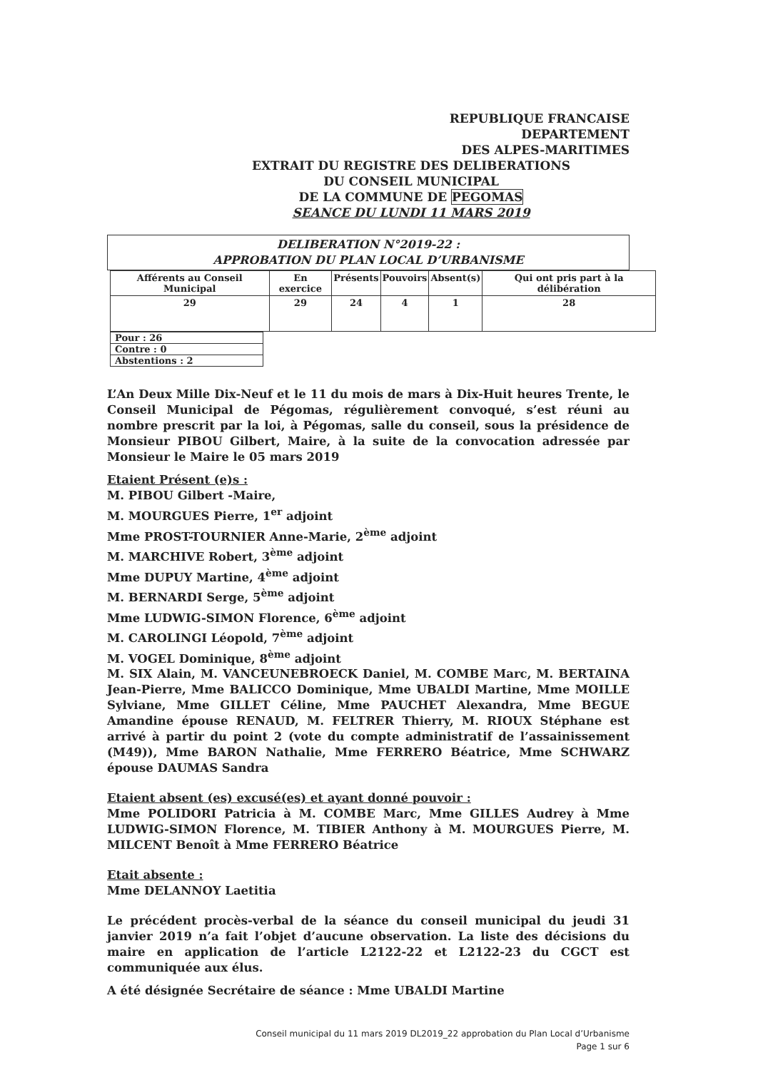REPUBLIQUE FRANCAISE
DEPARTEMENT
DES ALPES-MARITIMES
EXTRAIT DU REGISTRE DES DELIBERATIONS
DU CONSEIL MUNICIPAL
DE LA COMMUNE DE PEGOMAS
SEANCE DU LUNDI 11 MARS 2019
DELIBERATION N°2019-22 :
APPROBATION DU PLAN LOCAL D’URBANISME
| Afférents au Conseil Municipal | En exercice | Présents | Pouvoirs | Absent(s) | Qui ont pris part à la délibération |
| --- | --- | --- | --- | --- | --- |
| 29 | 29 | 24 | 4 | 1 | 28 |
| Pour : 26 |
| Contre : 0 |
| Abstentions : 2 |
L’An Deux Mille Dix-Neuf et le 11 du mois de mars à Dix-Huit heures Trente, le Conseil Municipal de Pégomas, régulièrement convoqué, s’est réuni au nombre prescrit par la loi, à Pégomas, salle du conseil, sous la présidence de Monsieur PIBOU Gilbert, Maire, à la suite de la convocation adressée par Monsieur le Maire le 05 mars 2019
Etaient Présent (e)s :
M. PIBOU Gilbert -Maire,
M. MOURGUES Pierre, 1<sup>er</sup> adjoint
Mme PROST-TOURNIER Anne-Marie, 2<sup>ème</sup> adjoint
M. MARCHIVE Robert, 3<sup>ème</sup> adjoint
Mme DUPUY Martine, 4<sup>ème</sup> adjoint
M. BERNARDI Serge, 5<sup>ème</sup> adjoint
Mme LUDWIG-SIMON Florence, 6<sup>ème</sup> adjoint
M. CAROLINGI Léopold, 7<sup>ème</sup> adjoint
M. VOGEL Dominique, 8<sup>ème</sup> adjoint
M. SIX Alain, M. VANCEUNEBROECK Daniel, M. COMBE Marc, M. BERTAINA Jean-Pierre, Mme BALICCO Dominique, Mme UBALDI Martine, Mme MOILLE Sylviane, Mme GILLET Céline, Mme PAUCHET Alexandra, Mme BEGUE Amandine épouse RENAUD, M. FELTRER Thierry, M. RIOUX Stéphane est arrivé à partir du point 2 (vote du compte administratif de l’assainissement (M49)), Mme BARON Nathalie, Mme FERRERO Béatrice, Mme SCHWARZ épouse DAUMAS Sandra
Etaient absent (es) excusé(es) et ayant donné pouvoir :
Mme POLIDORI Patricia à M. COMBE Marc, Mme GILLES Audrey à Mme LUDWIG-SIMON Florence, M. TIBIER Anthony à M. MOURGUES Pierre, M. MILCENT Benoît à Mme FERRERO Béatrice
Etait absente :
Mme DELANNOY Laetitia
Le précédent procès-verbal de la séance du conseil municipal du jeudi 31 janvier 2019 n’a fait l’objet d’aucune observation. La liste des décisions du maire en application de l’article L2122-22 et L2122-23 du CGCT est communiquée aux élus.
A été désignée Secrétaire de séance : Mme UBALDI Martine
Conseil municipal du 11 mars 2019 DL2019_22 approbation du Plan Local d’Urbanisme
Page 1 sur 6